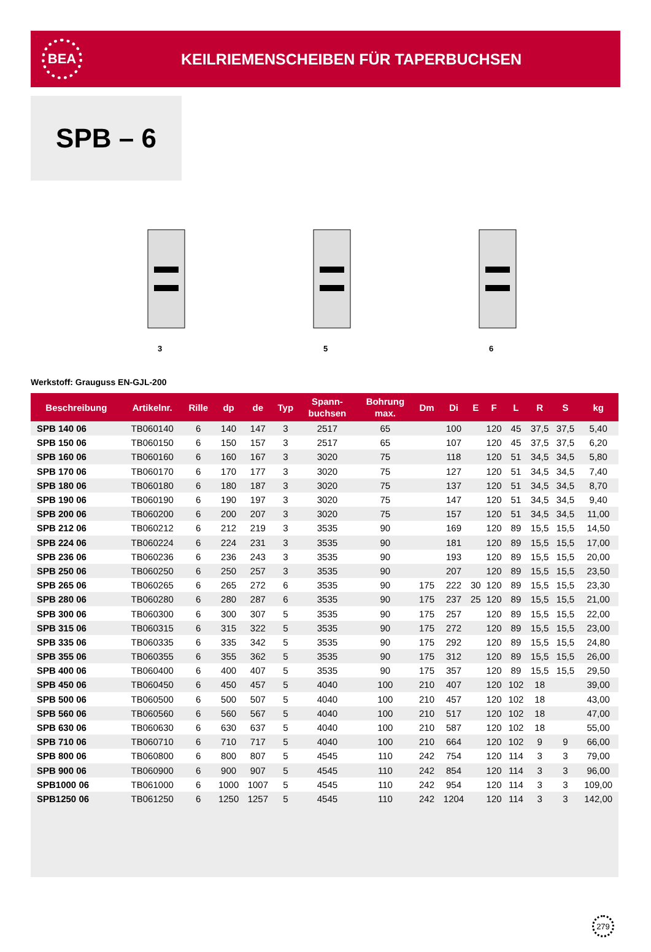BEA
KEILRIEMENSCHEIBEN FÜR TAPERBUCHSEN
SPB – 6
3 5 6
Werkstoff: Grauguss EN-GJL-200
| Beschreibung | Artikelnr. | Rille | dp | de | Typ | Spann- buchsen | Bohrung max. | Dm | Di | E | F | L | R | S | kg |
| --- | --- | --- | --- | --- | --- | --- | --- | --- | --- | --- | --- | --- | --- | --- | --- |
| SPB 140 06 | TB060140 | 6 | 140 | 147 | 3 | 2517 | 65 | | 100 | | 120 | 45 | 37,5 | 37,5 | 5,40 |
| SPB 150 06 | TB060150 | 6 | 150 | 157 | 3 | 2517 | 65 | | 107 | | 120 | 45 | 37,5 | 37,5 | 6,20 |
| SPB 160 06 | TB060160 | 6 | 160 | 167 | 3 | 3020 | 75 | | 118 | | 120 | 51 | 34,5 | 34,5 | 5,80 |
| SPB 170 06 | TB060170 | 6 | 170 | 177 | 3 | 3020 | 75 | | 127 | | 120 | 51 | 34,5 | 34,5 | 7,40 |
| SPB 180 06 | TB060180 | 6 | 180 | 187 | 3 | 3020 | 75 | | 137 | | 120 | 51 | 34,5 | 34,5 | 8,70 |
| SPB 190 06 | TB060190 | 6 | 190 | 197 | 3 | 3020 | 75 | | 147 | | 120 | 51 | 34,5 | 34,5 | 9,40 |
| SPB 200 06 | TB060200 | 6 | 200 | 207 | 3 | 3020 | 75 | | 157 | | 120 | 51 | 34,5 | 34,5 | 11,00 |
| SPB 212 06 | TB060212 | 6 | 212 | 219 | 3 | 3535 | 90 | | 169 | | 120 | 89 | 15,5 | 15,5 | 14,50 |
| SPB 224 06 | TB060224 | 6 | 224 | 231 | 3 | 3535 | 90 | | 181 | | 120 | 89 | 15,5 | 15,5 | 17,00 |
| SPB 236 06 | TB060236 | 6 | 236 | 243 | 3 | 3535 | 90 | | 193 | | 120 | 89 | 15,5 | 15,5 | 20,00 |
| SPB 250 06 | TB060250 | 6 | 250 | 257 | 3 | 3535 | 90 | | 207 | | 120 | 89 | 15,5 | 15,5 | 23,50 |
| SPB 265 06 | TB060265 | 6 | 265 | 272 | 6 | 3535 | 90 | 175 | 222 | 30 | 120 | 89 | 15,5 | 15,5 | 23,30 |
| SPB 280 06 | TB060280 | 6 | 280 | 287 | 6 | 3535 | 90 | 175 | 237 | 25 | 120 | 89 | 15,5 | 15,5 | 21,00 |
| SPB 300 06 | TB060300 | 6 | 300 | 307 | 5 | 3535 | 90 | 175 | 257 | | 120 | 89 | 15,5 | 15,5 | 22,00 |
| SPB 315 06 | TB060315 | 6 | 315 | 322 | 5 | 3535 | 90 | 175 | 272 | | 120 | 89 | 15,5 | 15,5 | 23,00 |
| SPB 335 06 | TB060335 | 6 | 335 | 342 | 5 | 3535 | 90 | 175 | 292 | | 120 | 89 | 15,5 | 15,5 | 24,80 |
| SPB 355 06 | TB060355 | 6 | 355 | 362 | 5 | 3535 | 90 | 175 | 312 | | 120 | 89 | 15,5 | 15,5 | 26,00 |
| SPB 400 06 | TB060400 | 6 | 400 | 407 | 5 | 3535 | 90 | 175 | 357 | | 120 | 89 | 15,5 | 15,5 | 29,50 |
| SPB 450 06 | TB060450 | 6 | 450 | 457 | 5 | 4040 | 100 | 210 | 407 | | 120 | 102 | 18 | | 39,00 |
| SPB 500 06 | TB060500 | 6 | 500 | 507 | 5 | 4040 | 100 | 210 | 457 | | 120 | 102 | 18 | | 43,00 |
| SPB 560 06 | TB060560 | 6 | 560 | 567 | 5 | 4040 | 100 | 210 | 517 | | 120 | 102 | 18 | | 47,00 |
| SPB 630 06 | TB060630 | 6 | 630 | 637 | 5 | 4040 | 100 | 210 | 587 | | 120 | 102 | 18 | | 55,00 |
| SPB 710 06 | TB060710 | 6 | 710 | 717 | 5 | 4040 | 100 | 210 | 664 | | 120 | 102 | 9 | 9 | 66,00 |
| SPB 800 06 | TB060800 | 6 | 800 | 807 | 5 | 4545 | 110 | 242 | 754 | | 120 | 114 | 3 | 3 | 79,00 |
| SPB 900 06 | TB060900 | 6 | 900 | 907 | 5 | 4545 | 110 | 242 | 854 | | 120 | 114 | 3 | 3 | 96,00 |
| SPB1000 06 | TB061000 | 6 | 1000 | 1007 | 5 | 4545 | 110 | 242 | 954 | | 120 | 114 | 3 | 3 | 109,00 |
| SPB1250 06 | TB061250 | 6 | 1250 | 1257 | 5 | 4545 | 110 | 242 | 1204 | | 120 | 114 | 3 | 3 | 142,00 |
279